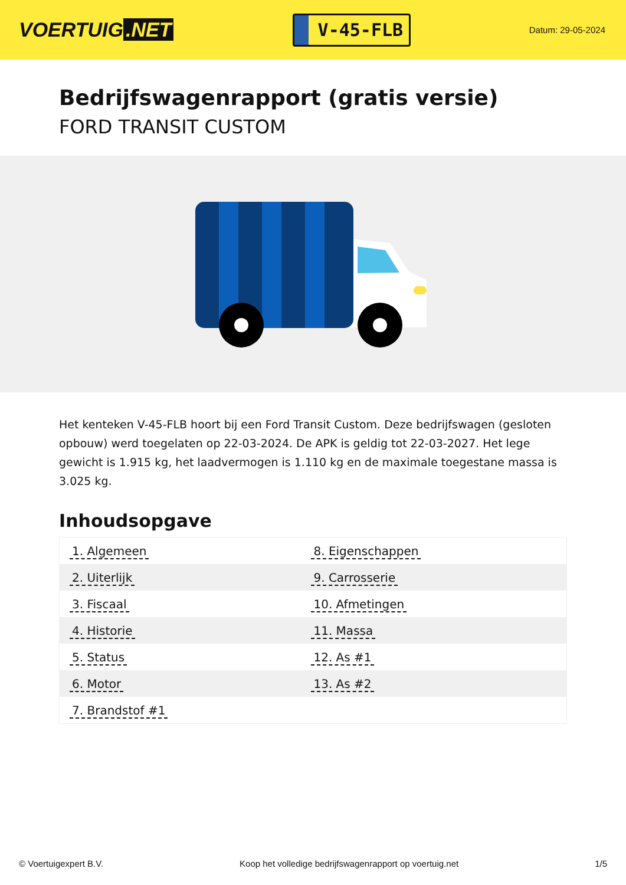VOERTUIG.NET
V-45-FLB
Datum: 29-05-2024
Bedrijfswagenrapport (gratis versie)
FORD TRANSIT CUSTOM
Het kenteken V-45-FLB hoort bij een Ford Transit Custom. Deze bedrijfswagen (gesloten opbouw) werd toegelaten op 22-03-2024. De APK is geldig tot 22-03-2027. Het lege gewicht is 1.915 kg, het laadvermogen is 1.110 kg en de maximale toegestane massa is 3.025 kg.
Inhoudsopgave
| 1. Algemeen | 8. Eigenschappen |
| 2. Uiterlijk | 9. Carrosserie |
| 3. Fiscaal | 10. Afmetingen |
| 4. Historie | 11. Massa |
| 5. Status | 12. As #1 |
| 6. Motor | 13. As #2 |
| 7. Brandstof #1 | |
© Voertuigexpert B.V. Koop het volledige bedrijfswagenrapport op voertuig.net 1/5